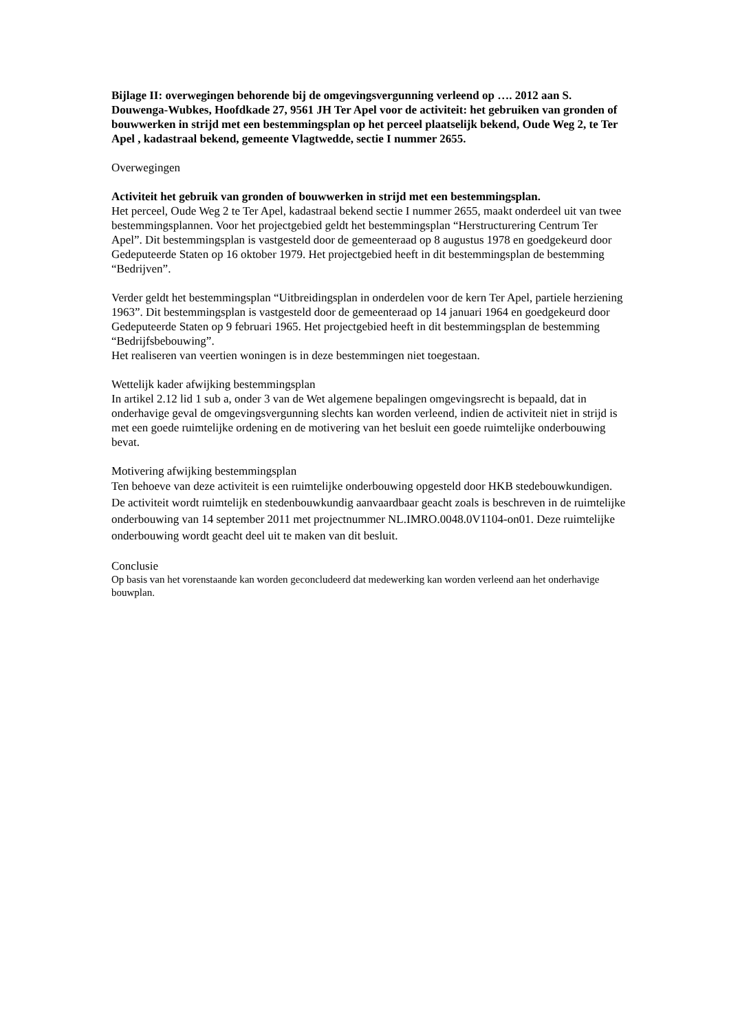Bijlage II: overwegingen behorende bij de omgevingsvergunning verleend op …. 2012 aan S. Douwenga-Wubkes, Hoofdkade 27, 9561 JH Ter Apel voor de activiteit: het gebruiken van gronden of bouwwerken in strijd met een bestemmingsplan op het perceel plaatselijk bekend, Oude Weg 2, te Ter Apel , kadastraal bekend, gemeente Vlagtwedde, sectie I nummer 2655.
Overwegingen
Activiteit het gebruik van gronden of bouwwerken in strijd met een bestemmingsplan.
Het perceel, Oude Weg 2 te Ter Apel, kadastraal bekend sectie I nummer 2655, maakt onderdeel uit van twee bestemmingsplannen. Voor het projectgebied geldt het bestemmingsplan “Herstructurering Centrum Ter Apel”. Dit bestemmingsplan is vastgesteld door de gemeenteraad op 8 augustus 1978 en goedgekeurd door Gedeputeerde Staten op 16 oktober 1979. Het projectgebied heeft in dit bestemmingsplan de bestemming “Bedrijven”.
Verder geldt het bestemmingsplan “Uitbreidingsplan in onderdelen voor de kern Ter Apel, partiele herziening 1963”. Dit bestemmingsplan is vastgesteld door de gemeenteraad op 14 januari 1964 en goedgekeurd door Gedeputeerde Staten op 9 februari 1965. Het projectgebied heeft in dit bestemmingsplan de bestemming “Bedrijfsbebouwing”.
Het realiseren van veertien woningen is in deze bestemmingen niet toegestaan.
Wettelijk kader afwijking bestemmingsplan
In artikel 2.12 lid 1 sub a, onder 3 van de Wet algemene bepalingen omgevingsrecht is bepaald, dat in onderhavige geval de omgevingsvergunning slechts kan worden verleend, indien de activiteit niet in strijd is met een goede ruimtelijke ordening en de motivering van het besluit een goede ruimtelijke onderbouwing bevat.
Motivering afwijking bestemmingsplan
Ten behoeve van deze activiteit is een ruimtelijke onderbouwing opgesteld door HKB stedebouwkundigen. De activiteit wordt ruimtelijk en stedenbouwkundig aanvaardbaar geacht zoals is beschreven in de ruimtelijke onderbouwing van 14 september 2011 met projectnummer NL.IMRO.0048.0V1104-on01. Deze ruimtelijke onderbouwing wordt geacht deel uit te maken van dit besluit.
Conclusie
Op basis van het vorenstaande kan worden geconcludeerd dat medewerking kan worden verleend aan het onderhavige bouwplan.